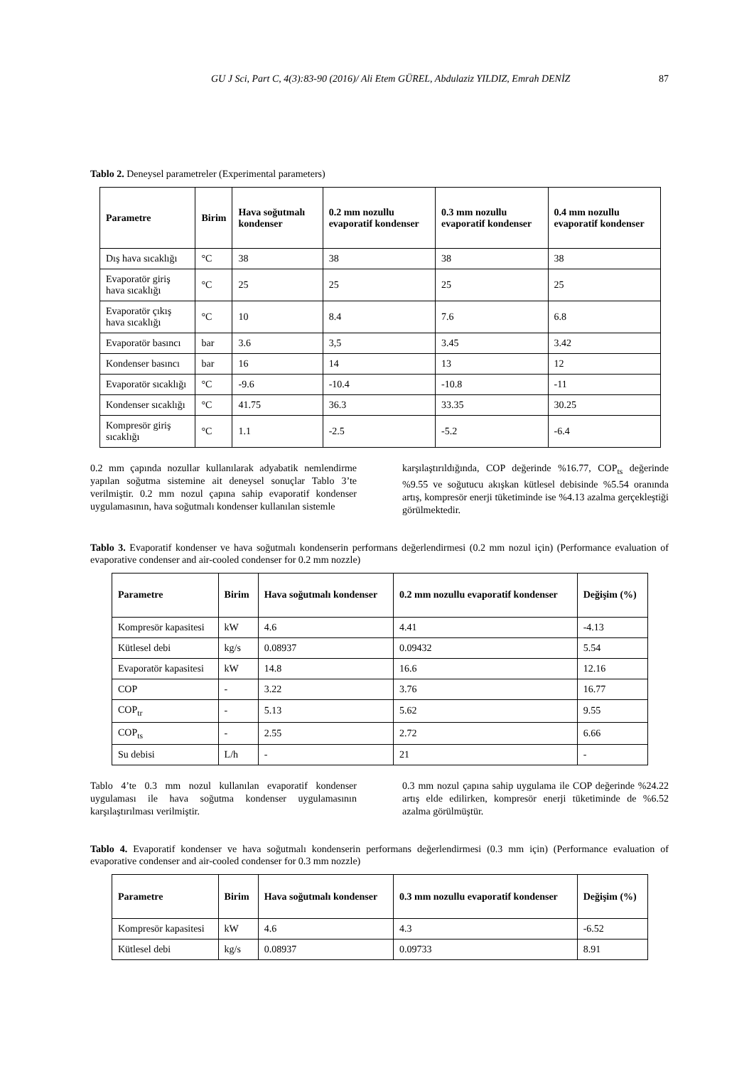GU J Sci, Part C, 4(3):83-90 (2016)/ Ali Etem GÜREL, Abdulaziz YILDIZ, Emrah DENİZ 87
Tablo 2. Deneysel parametreler (Experimental parameters)
| Parametre | Birim | Hava soğutmalı kondenser | 0.2 mm nozullu evaporatif kondenser | 0.3 mm nozullu evaporatif kondenser | 0.4 mm nozullu evaporatif kondenser |
| --- | --- | --- | --- | --- | --- |
| Dış hava sıcaklığı | °C | 38 | 38 | 38 | 38 |
| Evaporatör giriş hava sıcaklığı | °C | 25 | 25 | 25 | 25 |
| Evaporatör çıkış hava sıcaklığı | °C | 10 | 8.4 | 7.6 | 6.8 |
| Evaporatör basıncı | bar | 3.6 | 3,5 | 3.45 | 3.42 |
| Kondenser basıncı | bar | 16 | 14 | 13 | 12 |
| Evaporatör sıcaklığı | °C | -9.6 | -10.4 | -10.8 | -11 |
| Kondenser sıcaklığı | °C | 41.75 | 36.3 | 33.35 | 30.25 |
| Kompresör giriş sıcaklığı | °C | 1.1 | -2.5 | -5.2 | -6.4 |
0.2 mm çapında nozullar kullanılarak adyabatik nemlendirme yapılan soğutma sistemine ait deneysel sonuçlar Tablo 3’te verilmiştir. 0.2 mm nozul çapına sahip evaporatif kondenser uygulamasının, hava soğutmalı kondenser kullanılan sistemle
karşılaştırıldığında, COP değerinde %16.77, COP<sub>ts</sub> değerinde %9.55 ve soğutucu akışkan kütlesel debisinde %5.54 oranında artış, kompresör enerji tüketiminde ise %4.13 azalma gerçekleştiği görülmektedir.
Tablo 3. Evaporatif kondenser ve hava soğutmalı kondenserin performans değerlendirmesi (0.2 mm nozul için) (Performance evaluation of evaporative condenser and air-cooled condenser for 0.2 mm nozzle)
| Parametre | Birim | Hava soğutmalı kondenser | 0.2 mm nozullu evaporatif kondenser | Değişim (%) |
| --- | --- | --- | --- | --- |
| Kompresör kapasitesi | kW | 4.6 | 4.41 | -4.13 |
| Kütlesel debi | kg/s | 0.08937 | 0.09432 | 5.54 |
| Evaporatör kapasitesi | kW | 14.8 | 16.6 | 12.16 |
| COP | - | 3.22 | 3.76 | 16.77 |
| COP<sub>tr</sub> | - | 5.13 | 5.62 | 9.55 |
| COP<sub>ts</sub> | - | 2.55 | 2.72 | 6.66 |
| Su debisi | L/h | - | 21 | - |
Tablo 4’te 0.3 mm nozul kullanılan evaporatif kondenser uygulaması ile hava soğutma kondenser uygulamasının karşılaştırılması verilmiştir.
0.3 mm nozul çapına sahip uygulama ile COP değerinde %24.22 artış elde edilirken, kompresör enerji tüketiminde de %6.52 azalma görülmüştür.
Tablo 4. Evaporatif kondenser ve hava soğutmalı kondenserin performans değerlendirmesi (0.3 mm için) (Performance evaluation of evaporative condenser and air-cooled condenser for 0.3 mm nozzle)
| Parametre | Birim | Hava soğutmalı kondenser | 0.3 mm nozullu evaporatif kondenser | Değişim (%) |
| --- | --- | --- | --- | --- |
| Kompresör kapasitesi | kW | 4.6 | 4.3 | -6.52 |
| Kütlesel debi | kg/s | 0.08937 | 0.09733 | 8.91 |